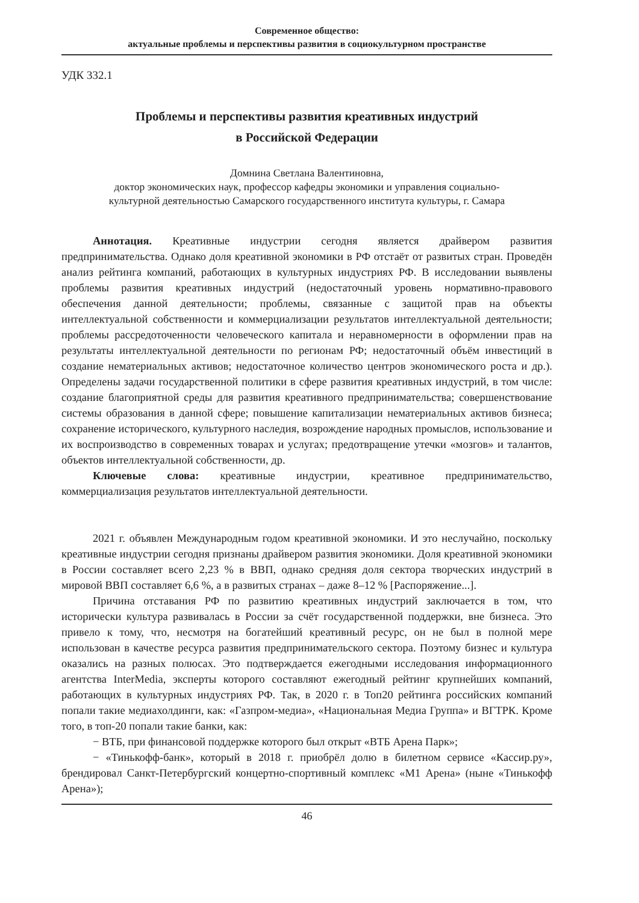Современное общество:
актуальные проблемы и перспективы развития в социокультурном пространстве
УДК 332.1
Проблемы и перспективы развития креативных индустрий
в Российской Федерации
Домнина Светлана Валентиновна,
доктор экономических наук, профессор кафедры экономики и управления социально-
культурной деятельностью Самарского государственного института культуры, г. Самара
Аннотация. Креативные индустрии сегодня является драйвером развития предпринимательства. Однако доля креативной экономики в РФ отстаёт от развитых стран. Проведён анализ рейтинга компаний, работающих в культурных индустриях РФ. В исследовании выявлены проблемы развития креативных индустрий (недостаточный уровень нормативно-правового обеспечения данной деятельности; проблемы, связанные с защитой прав на объекты интеллектуальной собственности и коммерциализации результатов интеллектуальной деятельности; проблемы рассредоточенности человеческого капитала и неравномерности в оформлении прав на результаты интеллектуальной деятельности по регионам РФ; недостаточный объём инвестиций в создание нематериальных активов; недостаточное количество центров экономического роста и др.). Определены задачи государственной политики в сфере развития креативных индустрий, в том числе: создание благоприятной среды для развития креативного предпринимательства; совершенствование системы образования в данной сфере; повышение капитализации нематериальных активов бизнеса; сохранение исторического, культурного наследия, возрождение народных промыслов, использование и их воспроизводство в современных товарах и услугах; предотвращение утечки «мозгов» и талантов, объектов интеллектуальной собственности, др.
Ключевые слова: креативные индустрии, креативное предпринимательство, коммерциализация результатов интеллектуальной деятельности.
2021 г. объявлен Международным годом креативной экономики. И это неслучайно, поскольку креативные индустрии сегодня признаны драйвером развития экономики. Доля креативной экономики в России составляет всего 2,23 % в ВВП, однако средняя доля сектора творческих индустрий в мировой ВВП составляет 6,6 %, а в развитых странах – даже 8–12 % [Распоряжение...].
Причина отставания РФ по развитию креативных индустрий заключается в том, что исторически культура развивалась в России за счёт государственной поддержки, вне бизнеса. Это привело к тому, что, несмотря на богатейший креативный ресурс, он не был в полной мере использован в качестве ресурса развития предпринимательского сектора. Поэтому бизнес и культура оказались на разных полюсах. Это подтверждается ежегодными исследования информационного агентства InterMedia, эксперты которого составляют ежегодный рейтинг крупнейших компаний, работающих в культурных индустриях РФ. Так, в 2020 г. в Топ20 рейтинга российских компаний попали такие медиахолдинги, как: «Газпром-медиа», «Национальная Медиа Группа» и ВГТРК. Кроме того, в топ-20 попали такие банки, как:
− ВТБ, при финансовой поддержке которого был открыт «ВТБ Арена Парк»;
− «Тинькофф-банк», который в 2018 г. приобрёл долю в билетном сервисе «Кассир.ру», брендировал Санкт-Петербургский концертно-спортивный комплекс «М1 Арена» (ныне «Тинькофф Арена»);
46